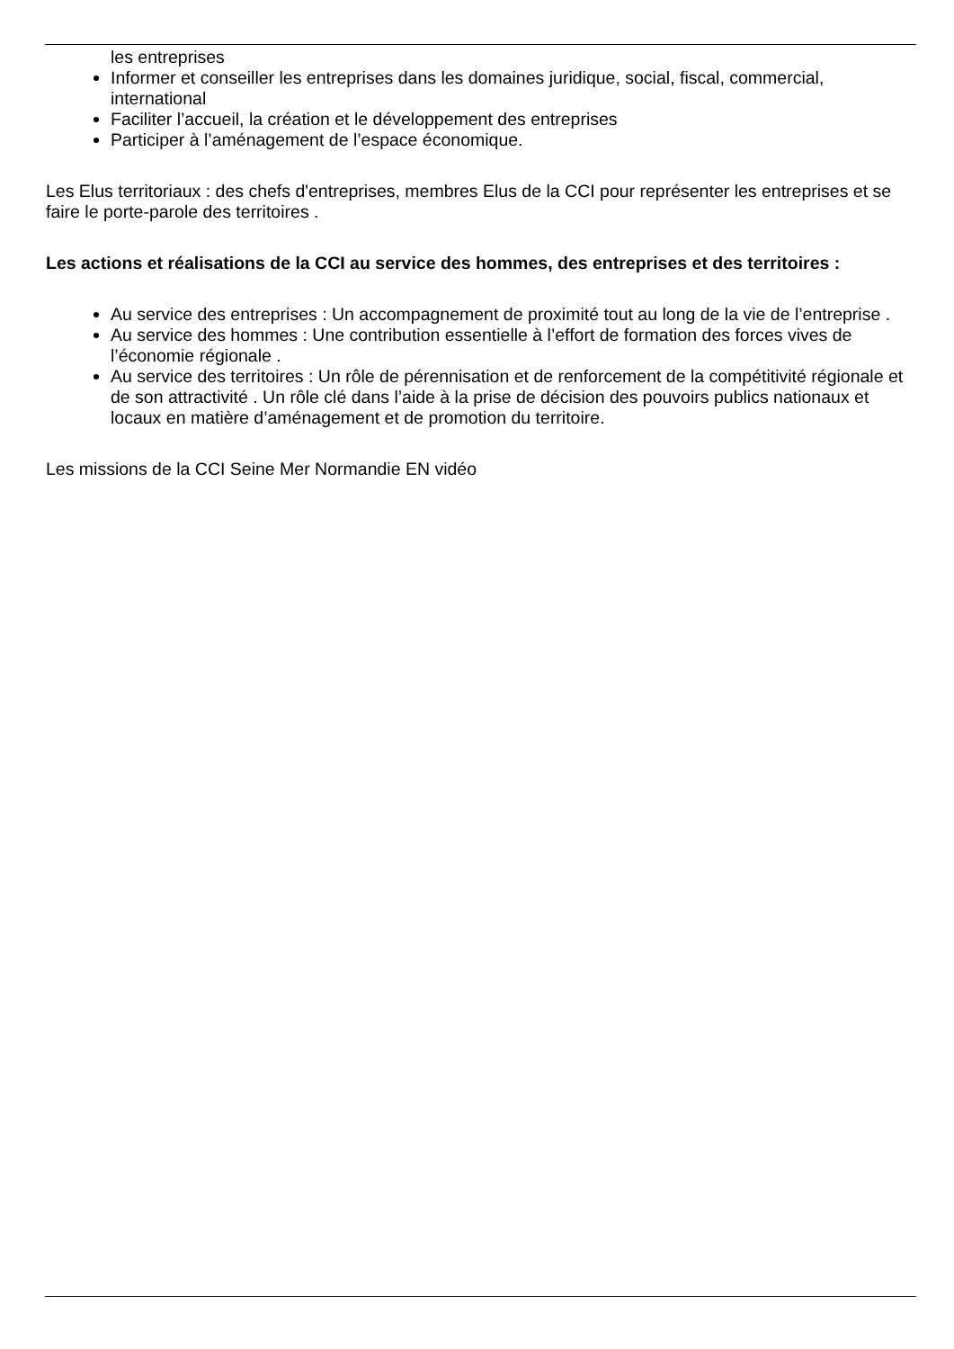les entreprises
Informer et conseiller les entreprises dans les domaines juridique, social, fiscal, commercial, international
Faciliter l’accueil, la création et le développement des entreprises
Participer à l’aménagement de l’espace économique.
Les Elus territoriaux : des chefs d'entreprises, membres Elus de la CCI pour représenter les entreprises et se faire le porte-parole des territoires .
Les actions et réalisations de la CCI au service des hommes, des entreprises et des territoires :
Au service des entreprises : Un accompagnement de proximité tout au long de la vie de l’entreprise .
Au service des hommes : Une contribution essentielle à l’effort de formation des forces vives de l’économie régionale .
Au service des territoires : Un rôle de pérennisation et de renforcement de la compétitivité régionale et de son attractivité . Un rôle clé dans l’aide à la prise de décision des pouvoirs publics nationaux et locaux en matière d’aménagement et de promotion du territoire.
Les missions de la CCI Seine Mer Normandie EN vidéo